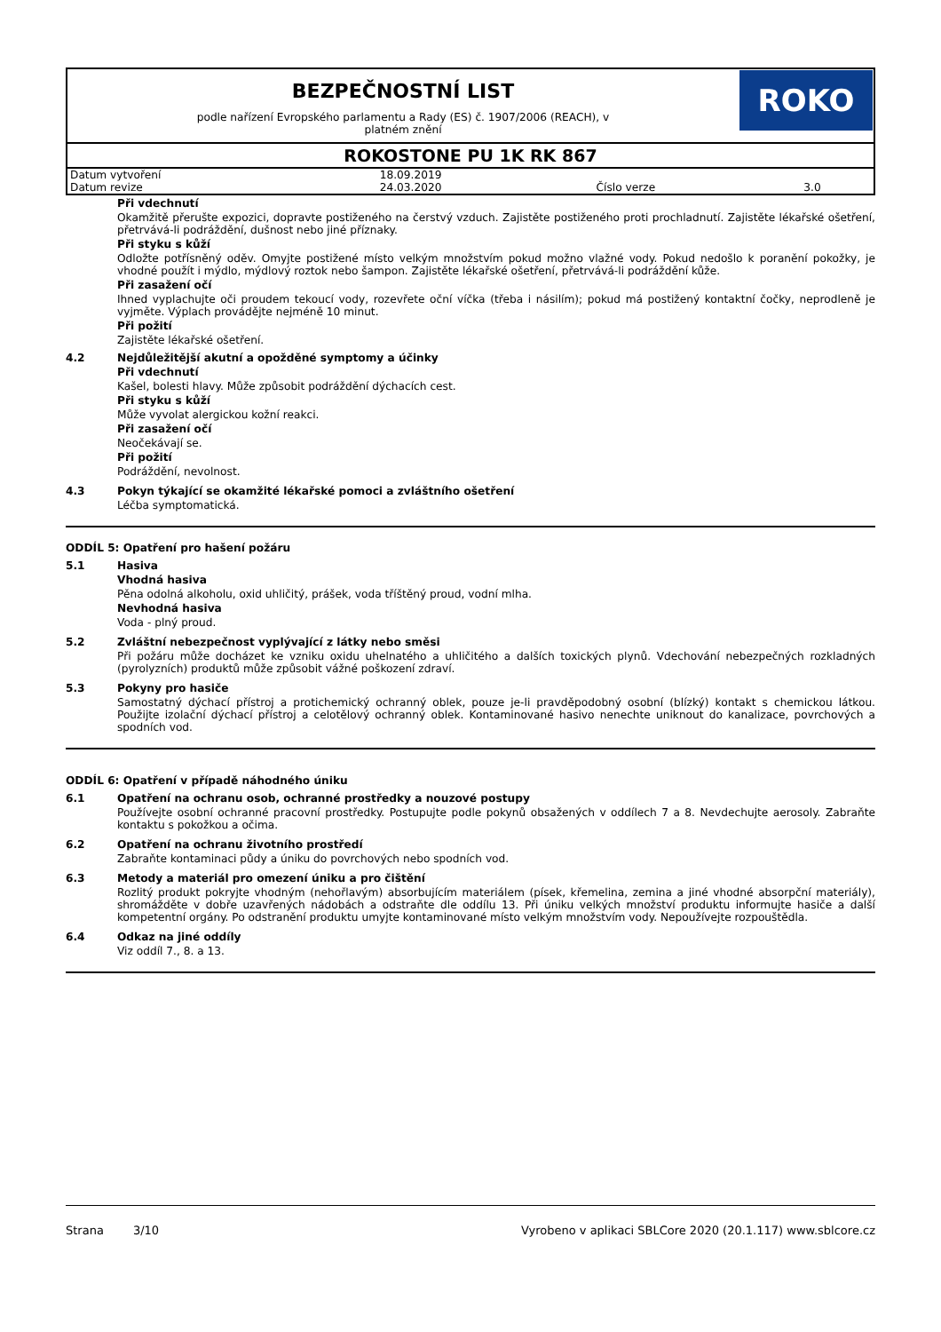BEZPEČNOSTNÍ LIST
podle nařízení Evropského parlamentu a Rady (ES) č. 1907/2006 (REACH), v
platném znění
ROKO
ROKOSTONE PU 1K RK 867
| Datum vytvoření | 18.09.2019 | | |
| Datum revize | 24.03.2020 | Číslo verze | 3.0 |
Při vdechnutí
Okamžitě přerušte expozici, dopravte postiženého na čerstvý vzduch. Zajistěte postiženého proti prochladnutí. Zajistěte lékařské ošetření, přetrvává-li podráždění, dušnost nebo jiné příznaky.
Při styku s kůží
Odložte potřísněný oděv. Omyjte postižené místo velkým množstvím pokud možno vlažné vody. Pokud nedošlo k poranění pokožky, je vhodné použít i mýdlo, mýdlový roztok nebo šampon. Zajistěte lékařské ošetření, přetrvává-li podráždění kůže.
Při zasažení očí
Ihned vyplachujte oči proudem tekoucí vody, rozevřete oční víčka (třeba i násilím); pokud má postižený kontaktní čočky, neprodleně je vyjměte. Výplach provádějte nejméně 10 minut.
Při požití
Zajistěte lékařské ošetření.
4.2 Nejdůležitější akutní a opožděné symptomy a účinky
Při vdechnutí
Kašel, bolesti hlavy. Může způsobit podráždění dýchacích cest.
Při styku s kůží
Může vyvolat alergickou kožní reakci.
Při zasažení očí
Neočekávají se.
Při požití
Podráždění, nevolnost.
4.3 Pokyn týkající se okamžité lékařské pomoci a zvláštního ošetření
Léčba symptomatická.
ODDÍL 5: Opatření pro hašení požáru
5.1 Hasiva
Vhodná hasiva
Pěna odolná alkoholu, oxid uhličitý, prášek, voda tříštěný proud, vodní mlha.
Nevhodná hasiva
Voda - plný proud.
5.2 Zvláštní nebezpečnost vyplývající z látky nebo směsi
Při požáru může docházet ke vzniku oxidu uhelnatého a uhličitého a dalších toxických plynů. Vdechování nebezpečných rozkladných (pyrolyzních) produktů může způsobit vážné poškození zdraví.
5.3 Pokyny pro hasiče
Samostatný dýchací přístroj a protichemický ochranný oblek, pouze je-li pravděpodobný osobní (blízký) kontakt s chemickou látkou. Použijte izolační dýchací přístroj a celotělový ochranný oblek. Kontaminované hasivo nenechte uniknout do kanalizace, povrchových a spodních vod.
ODDÍL 6: Opatření v případě náhodného úniku
6.1 Opatření na ochranu osob, ochranné prostředky a nouzové postupy
Používejte osobní ochranné pracovní prostředky. Postupujte podle pokynů obsažených v oddílech 7 a 8. Nevdechujte aerosoly. Zabraňte kontaktu s pokožkou a očima.
6.2 Opatření na ochranu životního prostředí
Zabraňte kontaminaci půdy a úniku do povrchových nebo spodních vod.
6.3 Metody a materiál pro omezení úniku a pro čištění
Rozlitý produkt pokryjte vhodným (nehořlavým) absorbujícím materiálem (písek, křemelina, zemina a jiné vhodné absorpční materiály), shromážděte v dobře uzavřených nádobách a odstraňte dle oddílu 13. Při úniku velkých množství produktu informujte hasiče a další kompetentní orgány. Po odstranění produktu umyjte kontaminované místo velkým množstvím vody. Nepoužívejte rozpouštědla.
6.4 Odkaz na jiné oddíly
Viz oddíl 7., 8. a 13.
Strana 3/10 Vyrobeno v aplikaci SBLCore 2020 (20.1.117) www.sblcore.cz